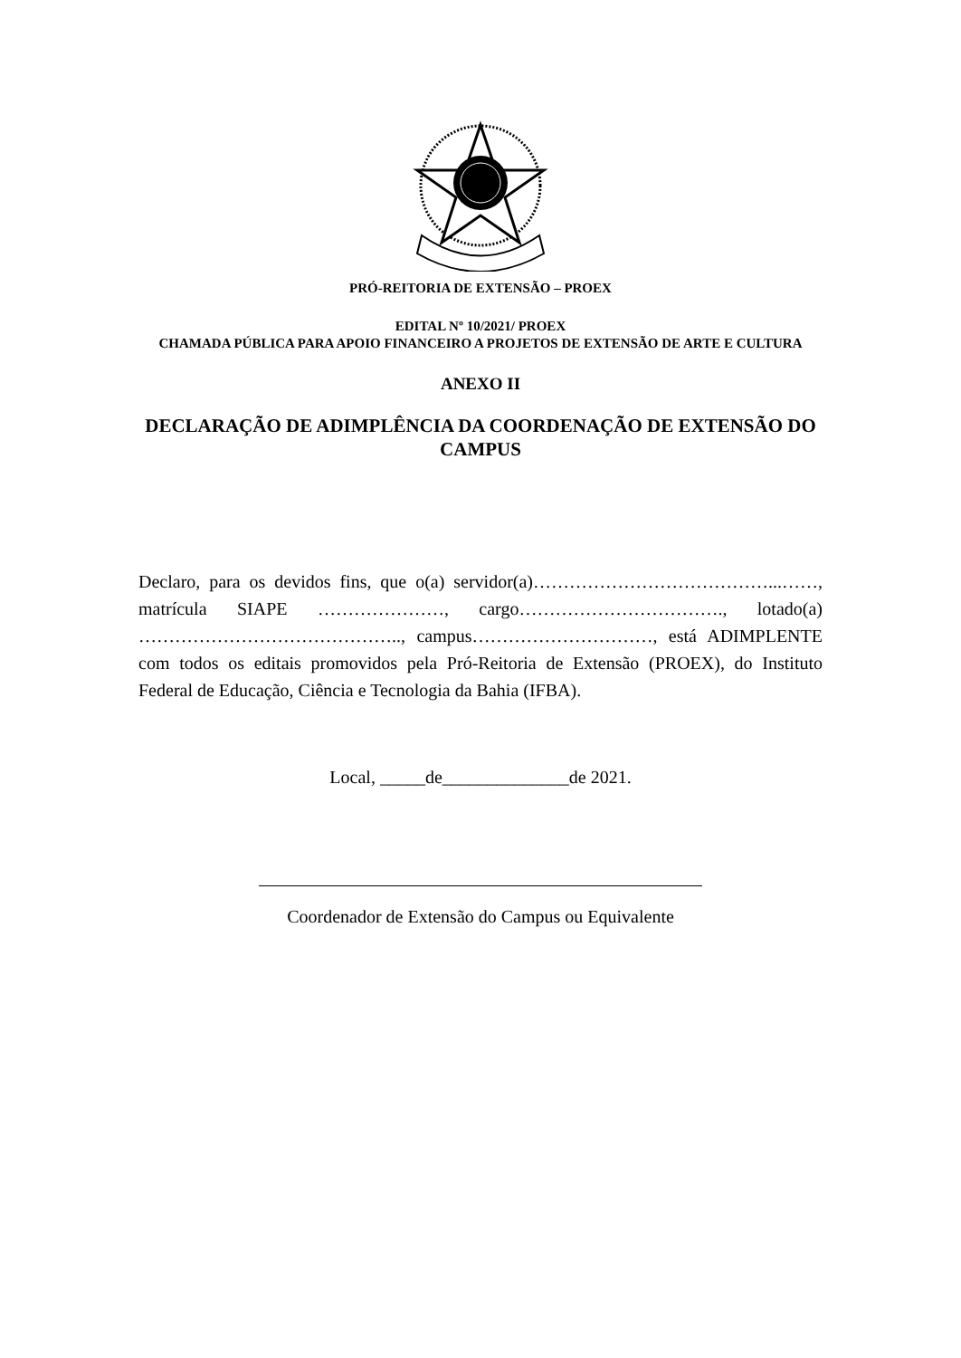PRÓ-REITORIA DE EXTENSÃO – PROEX
EDITAL Nº 10/2021/ PROEX
CHAMADA PÚBLICA PARA APOIO FINANCEIRO A PROJETOS DE EXTENSÃO DE ARTE E CULTURA
ANEXO II
DECLARAÇÃO DE ADIMPLÊNCIA DA COORDENAÇÃO DE EXTENSÃO DO CAMPUS
Declaro, para os devidos fins, que o(a) servidor(a)…………………………………...……, matrícula SIAPE …………………, cargo……………………………., lotado(a) …………………………………….., campus…………………………, está ADIMPLENTE com todos os editais promovidos pela Pró-Reitoria de Extensão (PROEX), do Instituto Federal de Educação, Ciência e Tecnologia da Bahia (IFBA).
Local, _____de______________de 2021.
Coordenador de Extensão do Campus ou Equivalente